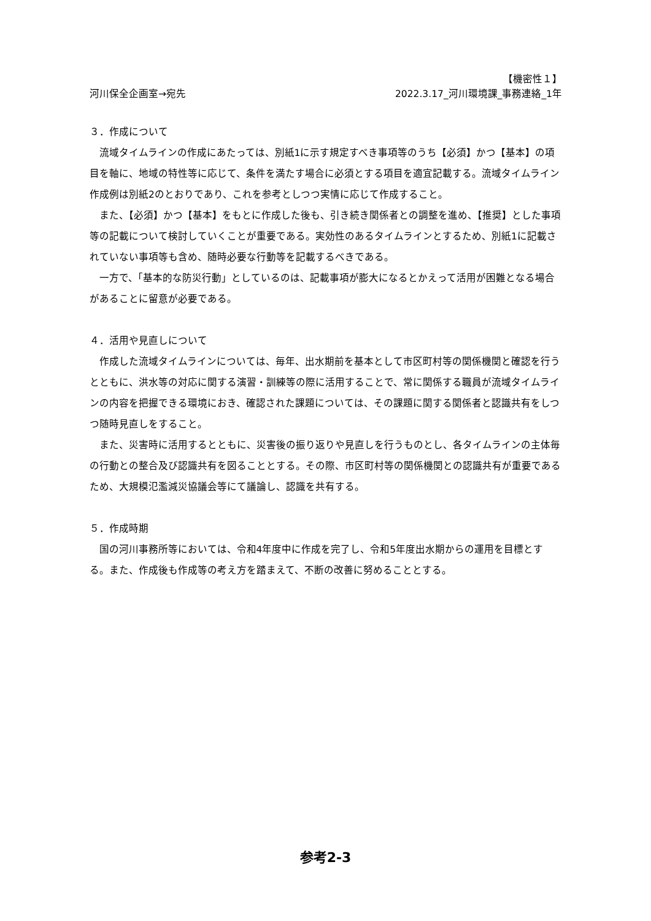【機密性１】
河川保全企画室→宛先 2022.3.17_河川環境課_事務連絡_1年
３．作成について
流域タイムラインの作成にあたっては、別紙1に示す規定すべき事項等のうち【必須】かつ【基本】の項目を軸に、地域の特性等に応じて、条件を満たす場合に必須とする項目を適宜記載する。流域タイムライン作成例は別紙2のとおりであり、これを参考としつつ実情に応じて作成すること。
また、【必須】かつ【基本】をもとに作成した後も、引き続き関係者との調整を進め、【推奨】とした事項等の記載について検討していくことが重要である。実効性のあるタイムラインとするため、別紙1に記載されていない事項等も含め、随時必要な行動等を記載するべきである。
一方で、「基本的な防災行動」としているのは、記載事項が膨大になるとかえって活用が困難となる場合があることに留意が必要である。
４．活用や見直しについて
作成した流域タイムラインについては、毎年、出水期前を基本として市区町村等の関係機関と確認を行うとともに、洪水等の対応に関する演習・訓練等の際に活用することで、常に関係する職員が流域タイムラインの内容を把握できる環境におき、確認された課題については、その課題に関する関係者と認識共有をしつつ随時見直しをすること。
また、災害時に活用するとともに、災害後の振り返りや見直しを行うものとし、各タイムラインの主体毎の行動との整合及び認識共有を図ることとする。その際、市区町村等の関係機関との認識共有が重要であるため、大規模氾濫減災協議会等にて議論し、認識を共有する。
５．作成時期
国の河川事務所等においては、令和4年度中に作成を完了し、令和5年度出水期からの運用を目標とする。また、作成後も作成等の考え方を踏まえて、不断の改善に努めることとする。
参考2-3